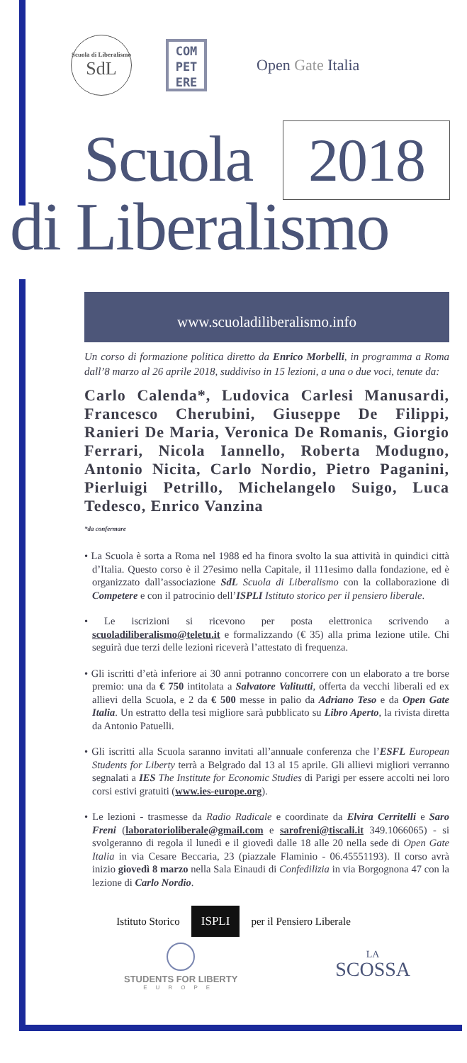Scuola di Liberalismo
SdL
COM
PET
ERE
Open Gate Italia
Scuola 2018
di Liberalismo
www.scuoladiliberalismo.info
Un corso di formazione politica diretto da Enrico Morbelli, in programma a Roma dall’8 marzo al 26 aprile 2018, suddiviso in 15 lezioni, a una o due voci, tenute da:
Carlo Calenda*, Ludovica Carlesi Manusardi, Francesco Cherubini, Giuseppe De Filippi, Ranieri De Maria, Veronica De Romanis, Giorgio Ferrari, Nicola Iannello, Roberta Modugno, Antonio Nicita, Carlo Nordio, Pietro Paganini, Pierluigi Petrillo, Michelangelo Suigo, Luca Tedesco, Enrico Vanzina
*da confermare
• La Scuola è sorta a Roma nel 1988 ed ha finora svolto la sua attività in quindici città d’Italia. Questo corso è il 27esimo nella Capitale, il 111esimo dalla fondazione, ed è organizzato dall’associazione SdL Scuola di Liberalismo con la collaborazione di Competere e con il patrocinio dell’ISPLI Istituto storico per il pensiero liberale.
• Le iscrizioni si ricevono per posta elettronica scrivendo a scuoladiliberalismo@teletu.it e formalizzando (€ 35) alla prima lezione utile. Chi seguirà due terzi delle lezioni riceverà l’attestato di frequenza.
• Gli iscritti d’età inferiore ai 30 anni potranno concorrere con un elaborato a tre borse premio: una da € 750 intitolata a Salvatore Valitutti, offerta da vecchi liberali ed ex allievi della Scuola, e 2 da € 500 messe in palio da Adriano Teso e da Open Gate Italia. Un estratto della tesi migliore sarà pubblicato su Libro Aperto, la rivista diretta da Antonio Patuelli.
• Gli iscritti alla Scuola saranno invitati all’annuale conferenza che l’ESFL European Students for Liberty terrà a Belgrado dal 13 al 15 aprile. Gli allievi migliori verranno segnalati a IES The Institute for Economic Studies di Parigi per essere accolti nei loro corsi estivi gratuiti (www.ies-europe.org).
• Le lezioni - trasmesse da Radio Radicale e coordinate da Elvira Cerritelli e Saro Freni (laboratorioliberale@gmail.com e sarofreni@tiscali.it 349.1066065) - si svolgeranno di regola il lunedì e il giovedì dalle 18 alle 20 nella sede di Open Gate Italia in via Cesare Beccaria, 23 (piazzale Flaminio - 06.45551193). Il corso avrà inizio giovedì 8 marzo nella Sala Einaudi di Confedilizia in via Borgognona 47 con la lezione di Carlo Nordio.
Istituto Storico ISPLI per il Pensiero Liberale
STUDENTS FOR LIBERTY
EUROPE
LA
SCOSSA